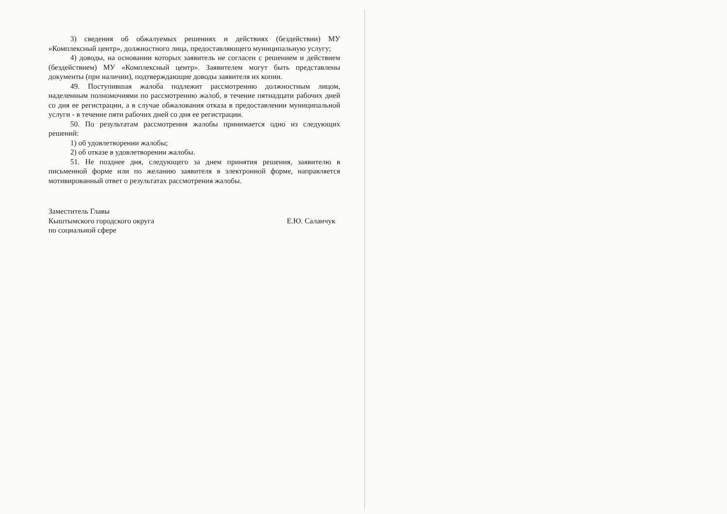3) сведения об обжалуемых решениях и действиях (бездействии) МУ «Комплексный центр», должностного лица, предоставляющего муниципальную услугу;
4) доводы, на основании которых заявитель не согласен с решением и действием (бездействием) МУ «Комплексный центр». Заявителем могут быть представлены документы (при наличии), подтверждающие доводы заявителя их копии.
49. Поступившая жалоба подлежит рассмотрению должностным лицом, наделенным полномочиями по рассмотрению жалоб, в течение пятнадцати рабочих дней со дня ее регистрации, а в случае обжалования отказа в предоставлении муниципальной услуги - в течение пяти рабочих дней со дня ее регистрации.
50. По результатам рассмотрения жалобы принимается одно из следующих решений:
1) об удовлетворении жалобы;
2) об отказе в удовлетворении жалобы.
51. Не позднее дня, следующего за днем принятия решения, заявителю в письменной форме или по желанию заявителя в электронной форме, направляется мотивированный ответ о результатах рассмотрения жалобы.
Заместитель Главы
Кыштымского городского округа
по социальной сфере
Е.Ю. Саланчук